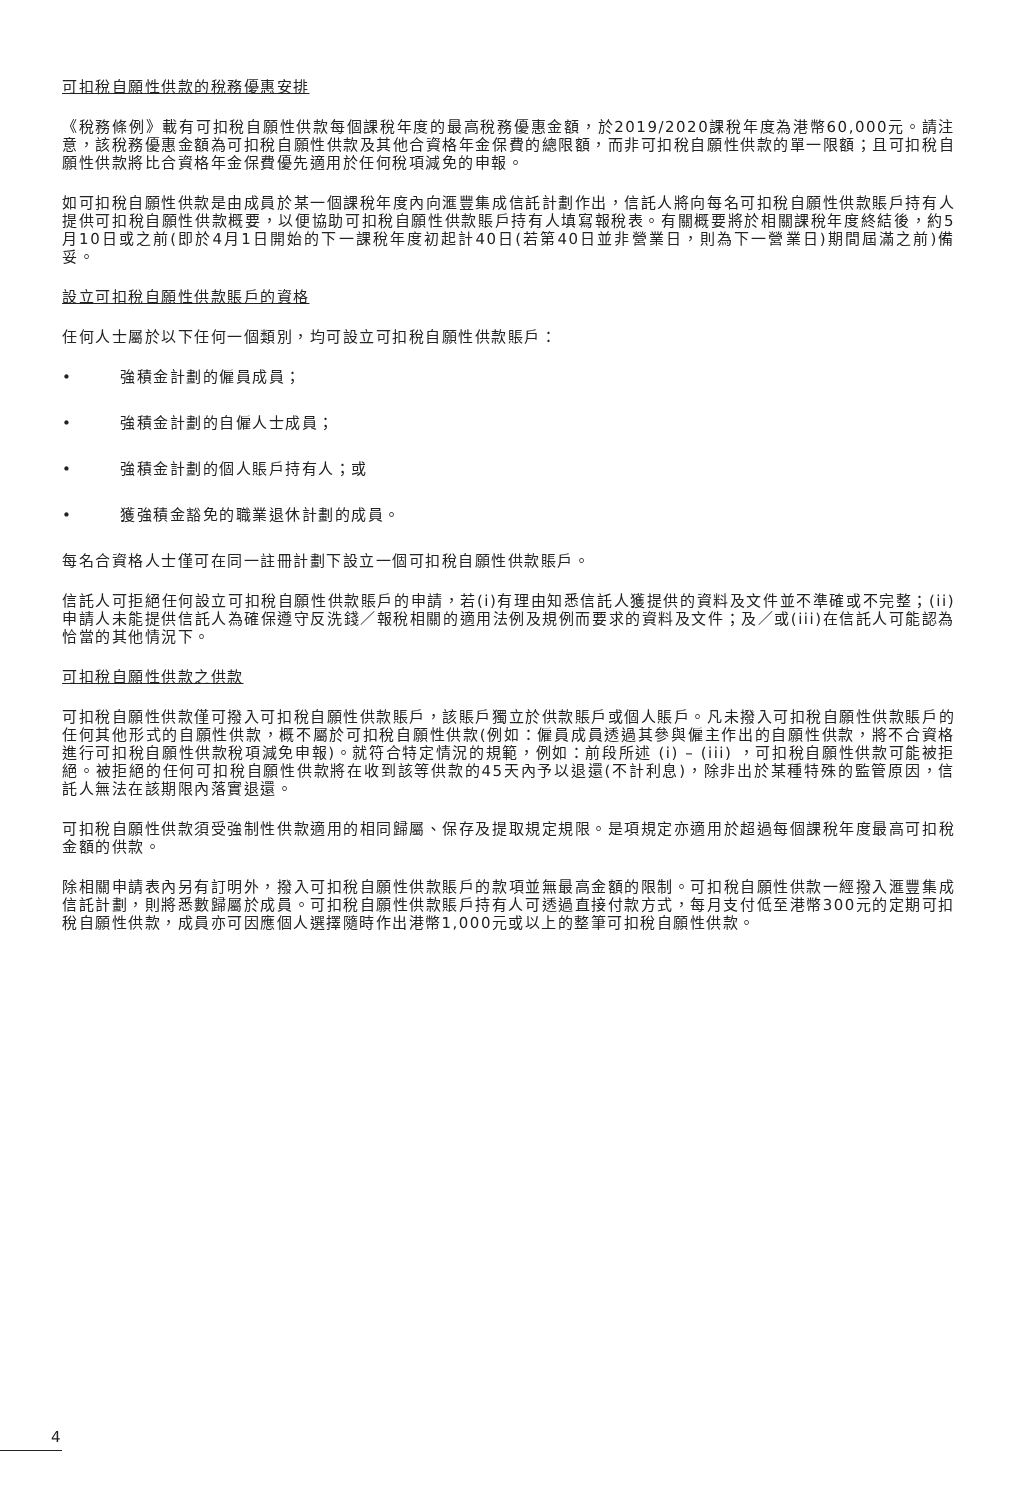可扣稅自願性供款的稅務優惠安排
《稅務條例》載有可扣稅自願性供款每個課稅年度的最高稅務優惠金額，於2019/2020課稅年度為港幣60,000元。請注意，該稅務優惠金額為可扣稅自願性供款及其他合資格年金保費的總限額，而非可扣稅自願性供款的單一限額；且可扣稅自願性供款將比合資格年金保費優先適用於任何稅項減免的申報。
如可扣稅自願性供款是由成員於某一個課稅年度內向滙豐集成信託計劃作出，信託人將向每名可扣稅自願性供款賬戶持有人提供可扣稅自願性供款概要，以便協助可扣稅自願性供款賬戶持有人填寫報稅表。有關概要將於相關課稅年度終結後，約5月10日或之前(即於4月1日開始的下一課稅年度初起計40日(若第40日並非營業日，則為下一營業日)期間屆滿之前)備妥。
設立可扣稅自願性供款賬戶的資格
任何人士屬於以下任何一個類別，均可設立可扣稅自願性供款賬戶：
• 強積金計劃的僱員成員；
• 強積金計劃的自僱人士成員；
• 強積金計劃的個人賬戶持有人；或
• 獲強積金豁免的職業退休計劃的成員。
每名合資格人士僅可在同一註冊計劃下設立一個可扣稅自願性供款賬戶。
信託人可拒絕任何設立可扣稅自願性供款賬戶的申請，若(i)有理由知悉信託人獲提供的資料及文件並不準確或不完整；(ii)申請人未能提供信託人為確保遵守反洗錢／報稅相關的適用法例及規例而要求的資料及文件；及／或(iii)在信託人可能認為恰當的其他情況下。
可扣稅自願性供款之供款
可扣稅自願性供款僅可撥入可扣稅自願性供款賬戶，該賬戶獨立於供款賬戶或個人賬戶。凡未撥入可扣稅自願性供款賬戶的任何其他形式的自願性供款，概不屬於可扣稅自願性供款(例如：僱員成員透過其參與僱主作出的自願性供款，將不合資格進行可扣稅自願性供款稅項減免申報)。就符合特定情況的規範，例如：前段所述 (i) – (iii) ，可扣稅自願性供款可能被拒絕。被拒絕的任何可扣稅自願性供款將在收到該等供款的45天內予以退還(不計利息)，除非出於某種特殊的監管原因，信託人無法在該期限內落實退還。
可扣稅自願性供款須受強制性供款適用的相同歸屬、保存及提取規定規限。是項規定亦適用於超過每個課稅年度最高可扣稅金額的供款。
除相關申請表內另有訂明外，撥入可扣稅自願性供款賬戶的款項並無最高金額的限制。可扣稅自願性供款一經撥入滙豐集成信託計劃，則將悉數歸屬於成員。可扣稅自願性供款賬戶持有人可透過直接付款方式，每月支付低至港幣300元的定期可扣稅自願性供款，成員亦可因應個人選擇隨時作出港幣1,000元或以上的整筆可扣稅自願性供款。
4